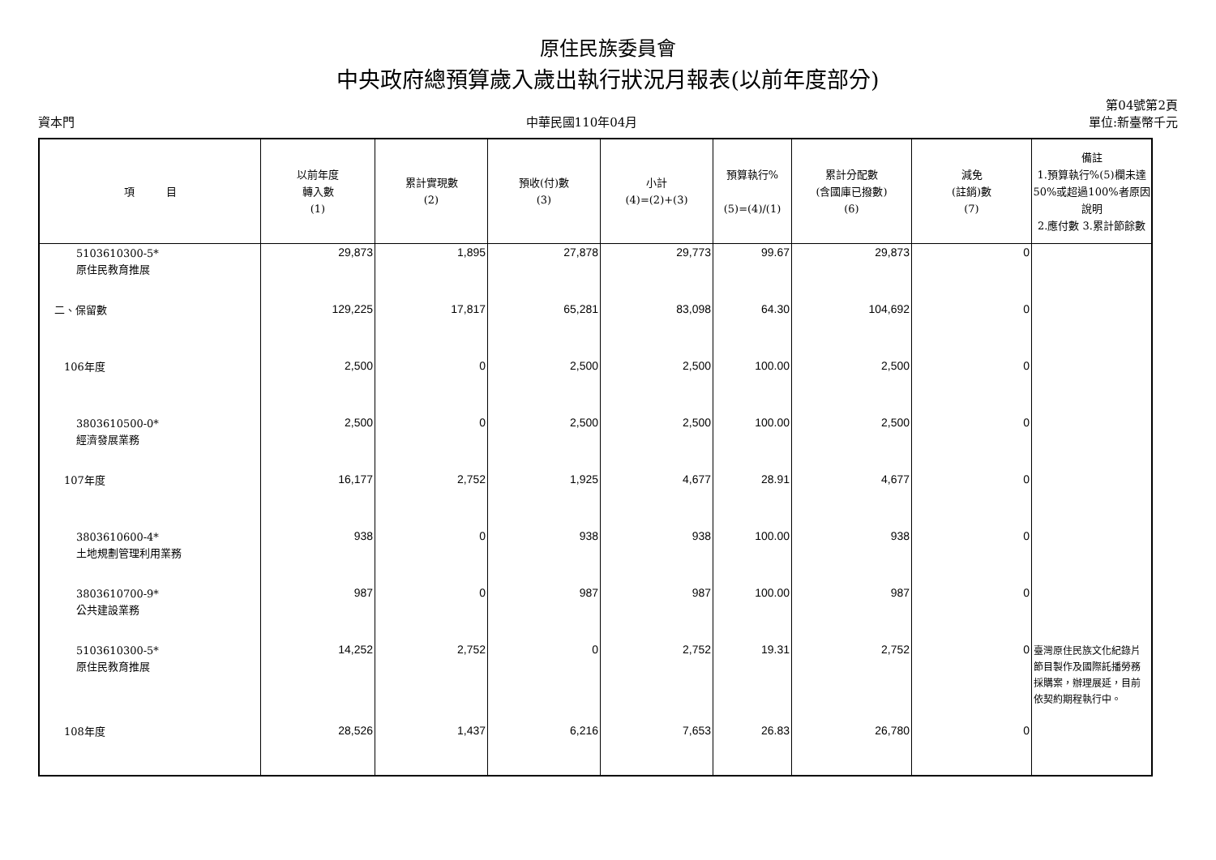原住民族委員會
中央政府總預算歲入歲出執行狀況月報表(以前年度部分)
資本門 中華民國110年04月 第04號第2頁
單位:新臺幣千元
| 項 目 | 以前年度 轉入數 (1) | 累計實現數 (2) | 預收(付)數 (3) | 小計 (4)=(2)+(3) | 預算執行% (5)=(4)/(1) | 累計分配數 (含國庫已撥數) (6) | 減免 (註銷)數 (7) | 備註 1.預算執行%(5)欄未達50%或超過100%者原因說明 2.應付數 3.累計節餘數 |
| --- | --- | --- | --- | --- | --- | --- | --- | --- |
| 5103610300-5* 原住民教育推展 | 29,873 | 1,895 | 27,878 | 29,773 | 99.67 | 29,873 | 0 | |
| 二、保留數 | 129,225 | 17,817 | 65,281 | 83,098 | 64.30 | 104,692 | 0 | |
| 106年度 | 2,500 | 0 | 2,500 | 2,500 | 100.00 | 2,500 | 0 | |
| 3803610500-0* 經濟發展業務 | 2,500 | 0 | 2,500 | 2,500 | 100.00 | 2,500 | 0 | |
| 107年度 | 16,177 | 2,752 | 1,925 | 4,677 | 28.91 | 4,677 | 0 | |
| 3803610600-4* 土地規劃管理利用業務 | 938 | 0 | 938 | 938 | 100.00 | 938 | 0 | |
| 3803610700-9* 公共建設業務 | 987 | 0 | 987 | 987 | 100.00 | 987 | 0 | |
| 5103610300-5* 原住民教育推展 | 14,252 | 2,752 | 0 | 2,752 | 19.31 | 2,752 | 0 | 臺灣原住民族文化紀錄片節目製作及國際託播勞務採購案，辦理展延，目前依契約期程執行中。 |
| 108年度 | 28,526 | 1,437 | 6,216 | 7,653 | 26.83 | 26,780 | 0 | |